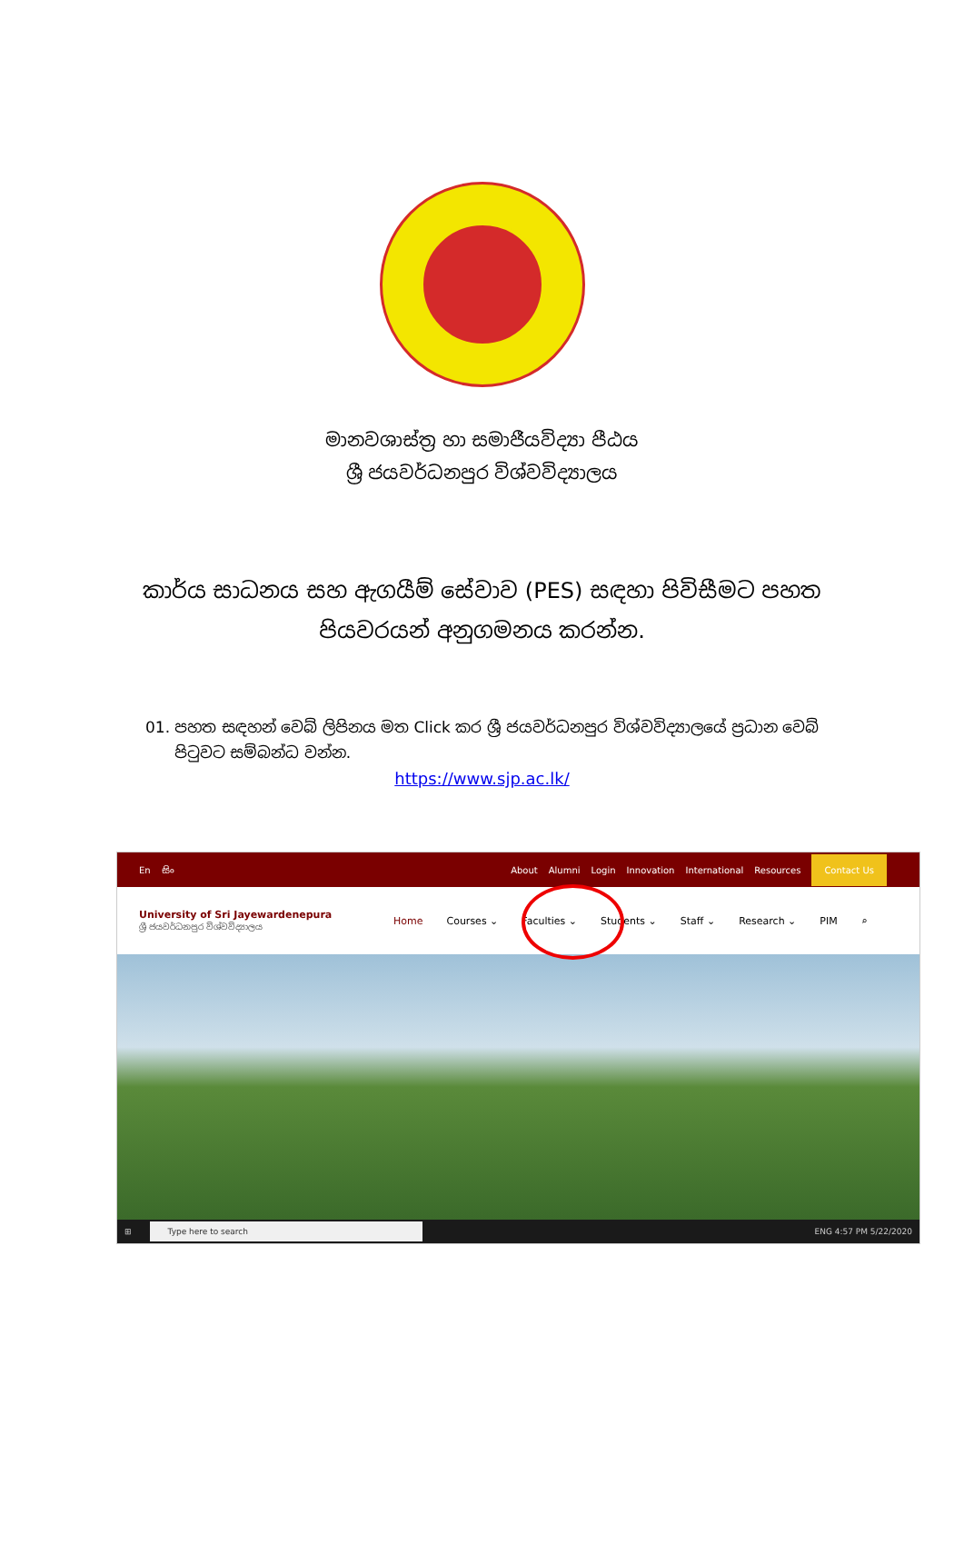මානවශාස්ත්‍ර හා සමාජීයවිද්‍යා පීඨය
ශ්‍රී ජයවර්ධනපුර විශ්වවිද්‍යාලය
කාර්ය සාධනය සහ ඇගයීම් සේවාව (PES) සඳහා පිවිසීමට පහත පියවරයන් අනුගමනය කරන්න.
01. පහත සඳහන් වෙබ් ලිපිනය මත Click කර ශ්‍රී ජයවර්ධනපුර විශ්වවිද්‍යාලයේ ප්‍රධාන වෙබ් පිටුවට සම්බන්ධ වන්න.
https://www.sjp.ac.lk/
En සිං About Alumni Login Innovation International Resources Contact Us
University of Sri Jayewardenepura
ශ්‍රී ජයවර්ධනපුර විශ්වවිද්‍යාලය
Home Courses ⌄ Faculties ⌄ Students ⌄ Staff ⌄ Research ⌄ PIM ⌕
⊞ Type here to search ENG 4:57 PM 5/22/2020